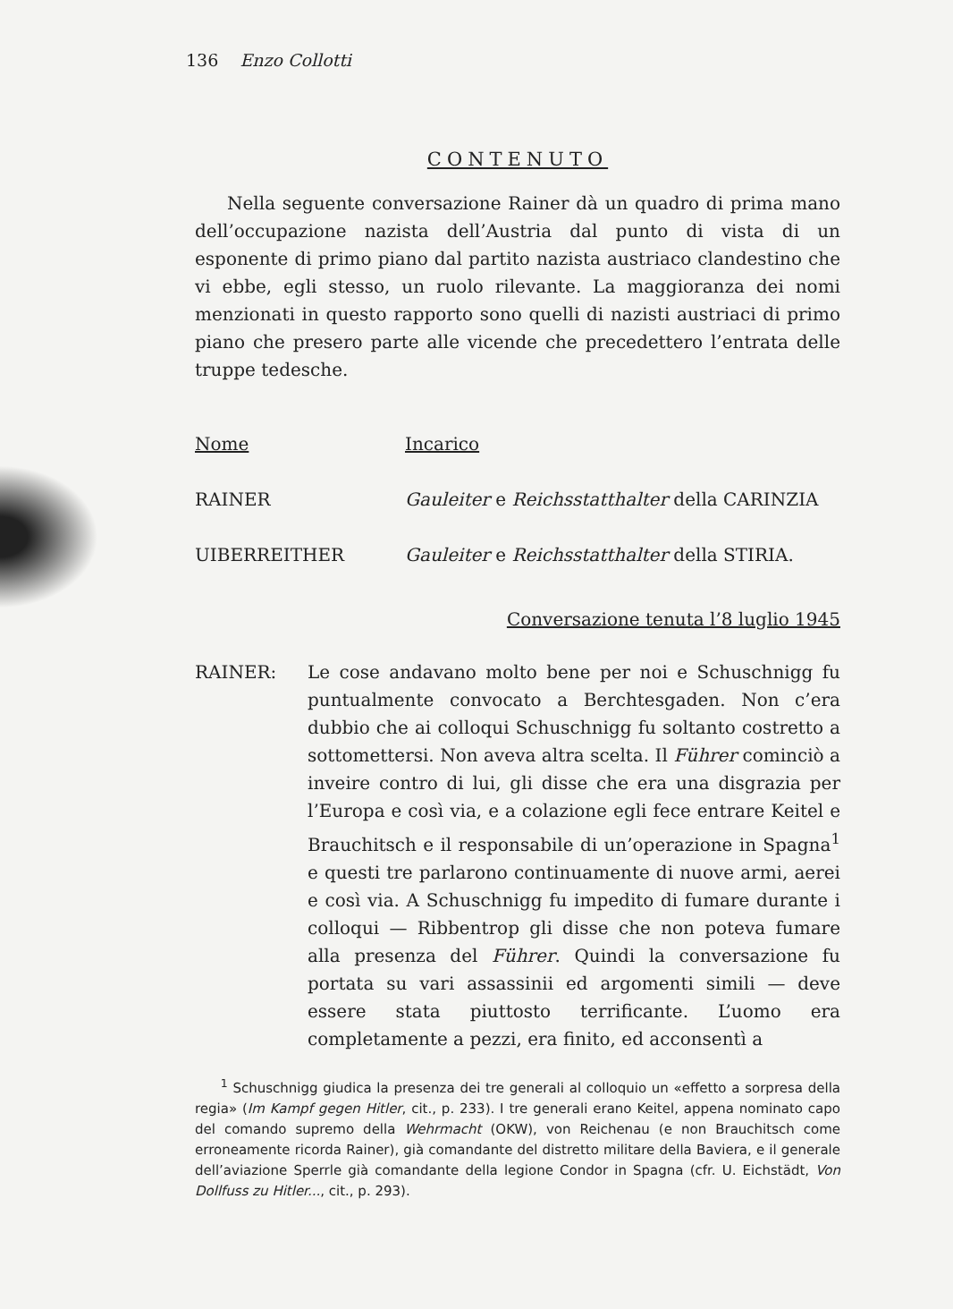136 Enzo Collotti
CONTENUTO
Nella seguente conversazione Rainer dà un quadro di prima mano dell’occupazione nazista dell’Austria dal punto di vista di un esponente di primo piano dal partito nazista austriaco clandestino che vi ebbe, egli stesso, un ruolo rilevante. La maggioranza dei nomi menzionati in questo rapporto sono quelli di nazisti austriaci di primo piano che presero parte alle vicende che precedettero l’entrata delle truppe tedesche.
| Nome | Incarico |
| --- | --- |
| RAINER | Gauleiter e Reichsstatthalter della CARINZIA |
| UIBERREITHER | Gauleiter e Reichsstatthalter della STIRIA. |
Conversazione tenuta l’8 luglio 1945
RAINER: Le cose andavano molto bene per noi e Schuschnigg fu puntualmente convocato a Berchtesgaden. Non c’era dubbio che ai colloqui Schuschnigg fu soltanto costretto a sottomettersi. Non aveva altra scelta. Il Führer cominciò a inveire contro di lui, gli disse che era una disgrazia per l’Europa e così via, e a colazione egli fece entrare Keitel e Brauchitsch e il responsabile di un’operazione in Spagna<sup>1</sup> e questi tre parlarono continuamente di nuove armi, aerei e così via. A Schuschnigg fu impedito di fumare durante i colloqui — Ribbentrop gli disse che non poteva fumare alla presenza del Führer. Quindi la conversazione fu portata su vari assassinii ed argomenti simili — deve essere stata piuttosto terrificante. L’uomo era completamente a pezzi, era finito, ed acconsentì a
<sup>1</sup> Schuschnigg giudica la presenza dei tre generali al colloquio un «effetto a sorpresa della regia» (Im Kampf gegen Hitler, cit., p. 233). I tre generali erano Keitel, appena nominato capo del comando supremo della Wehrmacht (OKW), von Reichenau (e non Brauchitsch come erroneamente ricorda Rainer), già comandante del distretto militare della Baviera, e il generale dell’aviazione Sperrle già comandante della legione Condor in Spagna (cfr. U. Eichstädt, Von Dollfuss zu Hitler..., cit., p. 293).